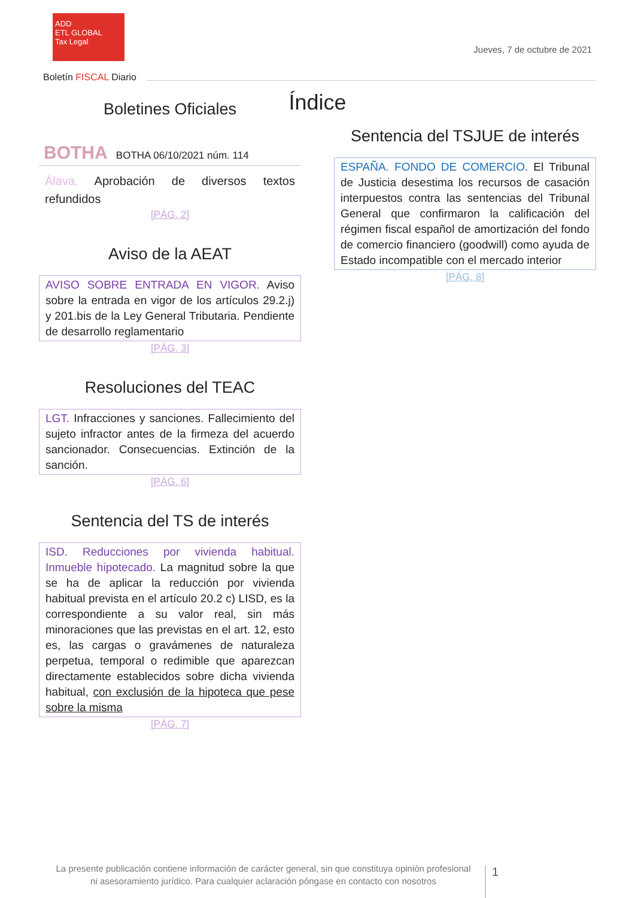ADD
ETL GLOBAL
Tax Legal
Jueves, 7 de octubre de 2021
Boletín FISCAL Diario
Índice
Boletines Oficiales
BOTHA BOTHA 06/10/2021 núm. 114
Álava. Aprobación de diversos textos refundidos
[PÁG. 2]
Aviso de la AEAT
AVISO SOBRE ENTRADA EN VIGOR. Aviso sobre la entrada en vigor de los artículos 29.2.j) y 201.bis de la Ley General Tributaria. Pendiente de desarrollo reglamentario
[PÁG. 3]
Resoluciones del TEAC
LGT. Infracciones y sanciones. Fallecimiento del sujeto infractor antes de la firmeza del acuerdo sancionador. Consecuencias. Extinción de la sanción.
[PÁG. 6]
Sentencia del TS de interés
ISD. Reducciones por vivienda habitual. Inmueble hipotecado. La magnitud sobre la que se ha de aplicar la reducción por vivienda habitual prevista en el artículo 20.2 c) LISD, es la correspondiente a su valor real, sin más minoraciones que las previstas en el art. 12, esto es, las cargas o gravámenes de naturaleza perpetua, temporal o redimible que aparezcan directamente establecidos sobre dicha vivienda habitual, con exclusión de la hipoteca que pese sobre la misma
[PÁG. 7]
Sentencia del TSJUE de interés
ESPAÑA. FONDO DE COMERCIO. El Tribunal de Justicia desestima los recursos de casación interpuestos contra las sentencias del Tribunal General que confirmaron la calificación del régimen fiscal español de amortización del fondo de comercio financiero (goodwill) como ayuda de Estado incompatible con el mercado interior
[PÁG. 8]
La presente publicación contiene información de carácter general, sin que constituya opinión profesional ni asesoramiento jurídico. Para cualquier aclaración póngase en contacto con nosotros
1